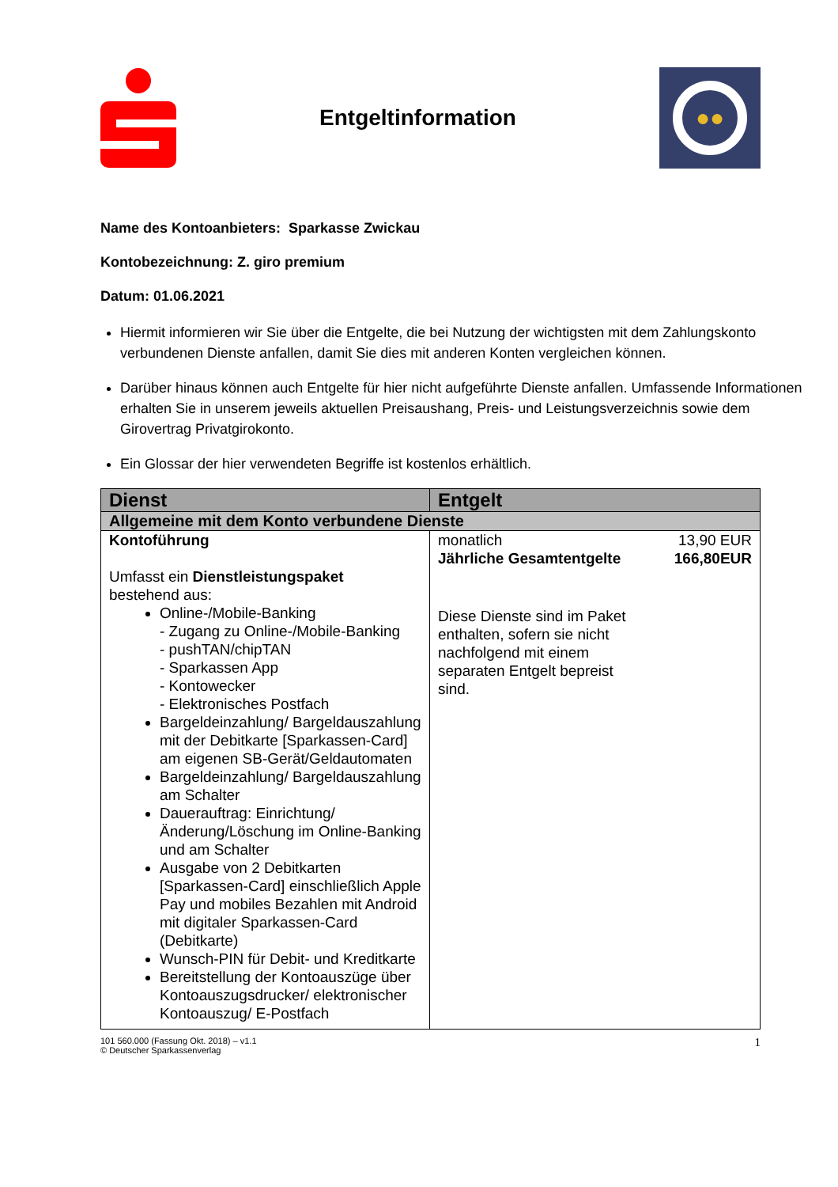Entgeltinformation
●●
Name des Kontoanbieters: Sparkasse Zwickau
Kontobezeichnung: Z. giro premium
Datum: 01.06.2021
Hiermit informieren wir Sie über die Entgelte, die bei Nutzung der wichtigsten mit dem Zahlungskonto verbundenen Dienste anfallen, damit Sie dies mit anderen Konten vergleichen können.
Darüber hinaus können auch Entgelte für hier nicht aufgeführte Dienste anfallen. Umfassende Informationen erhalten Sie in unserem jeweils aktuellen Preisaushang, Preis- und Leistungsverzeichnis sowie dem Girovertrag Privatgirokonto.
Ein Glossar der hier verwendeten Begriffe ist kostenlos erhältlich.
| Dienst | Entgelt |
| --- | --- |
| Allgemeine mit dem Konto verbundene Dienste | |
| Kontoführung Umfasst ein Dienstleistungspaket bestehend aus: Online-/Mobile-Banking - Zugang zu Online-/Mobile-Banking - pushTAN/chipTAN - Sparkassen App - Kontowecker - Elektronisches Postfach Bargeldeinzahlung/ Bargeldauszahlung mit der Debitkarte [Sparkassen-Card] am eigenen SB-Gerät/Geldautomaten Bargeldeinzahlung/ Bargeldauszahlung am Schalter Dauerauftrag: Einrichtung/Änderung/Löschung im Online-Banking und am Schalter Ausgabe von 2 Debitkarten [Sparkassen-Card] einschließlich Apple Pay und mobiles Bezahlen mit Android mit digitaler Sparkassen-Card (Debitkarte) Wunsch-PIN für Debit- und Kreditkarte Bereitstellung der Kontoauszüge über Kontoauszugsdrucker/ elektronischer Kontoauszug/ E-Postfach | monatlich 13,90 EUR Jährliche Gesamtentgelte 166,80EUR Diese Dienste sind im Paket enthalten, sofern sie nicht nachfolgend mit einem separaten Entgelt bepreist sind. |
101 560.000 (Fassung Okt. 2018) – v1.1
© Deutscher Sparkassenverlag 1